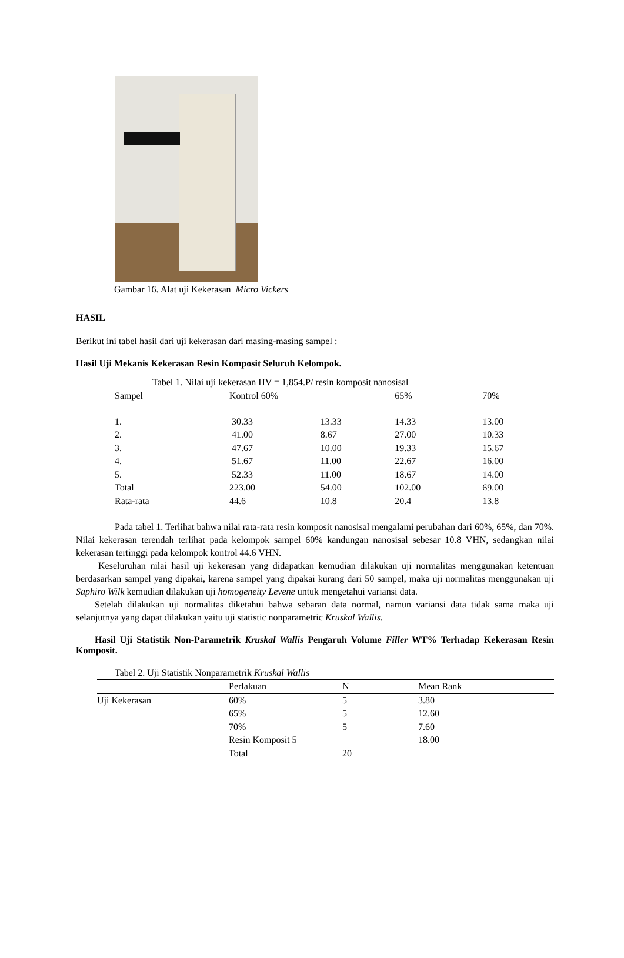Gambar 16. Alat uji Kekerasan Micro Vickers
HASIL
Berikut ini tabel hasil dari uji kekerasan dari masing-masing sampel :
Hasil Uji Mekanis Kekerasan Resin Komposit Seluruh Kelompok.
Tabel 1. Nilai uji kekerasan HV = 1,854.P/ resin komposit nanosisal
| Sampel | Kontrol 60% | | 65% | 70% |
| --- | --- | --- | --- | --- |
| 1. | 30.33 | 13.33 | 14.33 | 13.00 |
| 2. | 41.00 | 8.67 | 27.00 | 10.33 |
| 3. | 47.67 | 10.00 | 19.33 | 15.67 |
| 4. | 51.67 | 11.00 | 22.67 | 16.00 |
| 5. | 52.33 | 11.00 | 18.67 | 14.00 |
| Total | 223.00 | 54.00 | 102.00 | 69.00 |
| Rata-rata | 44.6 | 10.8 | 20.4 | 13.8 |
Pada tabel 1. Terlihat bahwa nilai rata-rata resin komposit nanosisal mengalami perubahan dari 60%, 65%, dan 70%. Nilai kekerasan terendah terlihat pada kelompok sampel 60% kandungan nanosisal sebesar 10.8 VHN, sedangkan nilai kekerasan tertinggi pada kelompok kontrol 44.6 VHN.
Keseluruhan nilai hasil uji kekerasan yang didapatkan kemudian dilakukan uji normalitas menggunakan ketentuan berdasarkan sampel yang dipakai, karena sampel yang dipakai kurang dari 50 sampel, maka uji normalitas menggunakan uji Saphiro Wilk kemudian dilakukan uji homogeneity Levene untuk mengetahui variansi data.
Setelah dilakukan uji normalitas diketahui bahwa sebaran data normal, namun variansi data tidak sama maka uji selanjutnya yang dapat dilakukan yaitu uji statistic nonparametric Kruskal Wallis.
Hasil Uji Statistik Non-Parametrik Kruskal Wallis Pengaruh Volume Filler WT% Terhadap Kekerasan Resin Komposit.
Tabel 2. Uji Statistik Nonparametrik Kruskal Wallis
| | Perlakuan | N | Mean Rank |
| --- | --- | --- | --- |
| Uji Kekerasan | 60% | 5 | 3.80 |
| | 65% | 5 | 12.60 |
| | 70% | 5 | 7.60 |
| | Resin Komposit 5 | | 18.00 |
| | Total | 20 | |